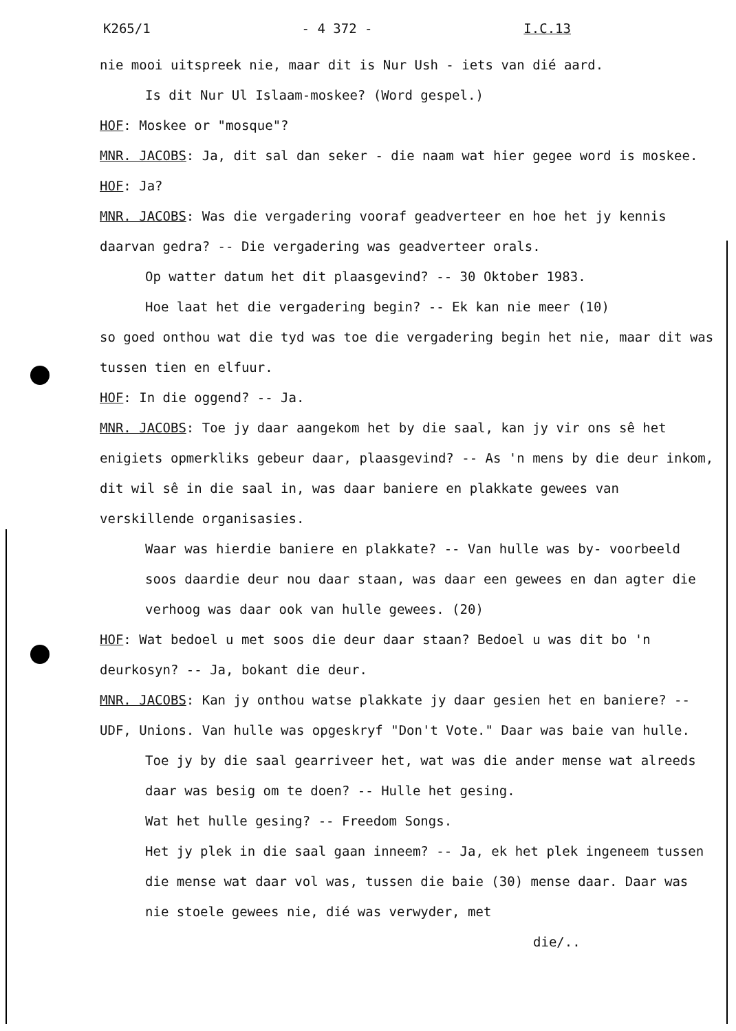K265/1 - 4 372 - I.C.13
nie mooi uitspreek nie, maar dit is Nur Ush - iets van dié aard.
Is dit Nur Ul Islaam-moskee? (Word gespel.)
HOF: Moskee or "mosque"?
MNR. JACOBS: Ja, dit sal dan seker - die naam wat hier gegee word is moskee.
HOF: Ja?
MNR. JACOBS: Was die vergadering vooraf geadverteer en hoe het jy kennis daarvan gedra? -- Die vergadering was geadverteer orals.
Op watter datum het dit plaasgevind? -- 30 Oktober 1983.
Hoe laat het die vergadering begin? -- Ek kan nie meer (10)
so goed onthou wat die tyd was toe die vergadering begin het nie, maar dit was tussen tien en elfuur.
HOF: In die oggend? -- Ja.
MNR. JACOBS: Toe jy daar aangekom het by die saal, kan jy vir ons sê het enigiets opmerkliks gebeur daar, plaasgevind? -- As 'n mens by die deur inkom, dit wil sê in die saal in, was daar baniere en plakkate gewees van verskillende organisasies.
Waar was hierdie baniere en plakkate? -- Van hulle was by- voorbeeld soos daardie deur nou daar staan, was daar een gewees en dan agter die verhoog was daar ook van hulle gewees. (20)
HOF: Wat bedoel u met soos die deur daar staan? Bedoel u was dit bo 'n deurkosyn? -- Ja, bokant die deur.
MNR. JACOBS: Kan jy onthou watse plakkate jy daar gesien het en baniere? -- UDF, Unions. Van hulle was opgeskryf "Don't Vote." Daar was baie van hulle.
Toe jy by die saal gearriveer het, wat was die ander mense wat alreeds daar was besig om te doen? -- Hulle het gesing.
Wat het hulle gesing? -- Freedom Songs.
Het jy plek in die saal gaan inneem? -- Ja, ek het plek ingeneem tussen die mense wat daar vol was, tussen die baie (30) mense daar. Daar was nie stoele gewees nie, dié was verwyder, met
die/..